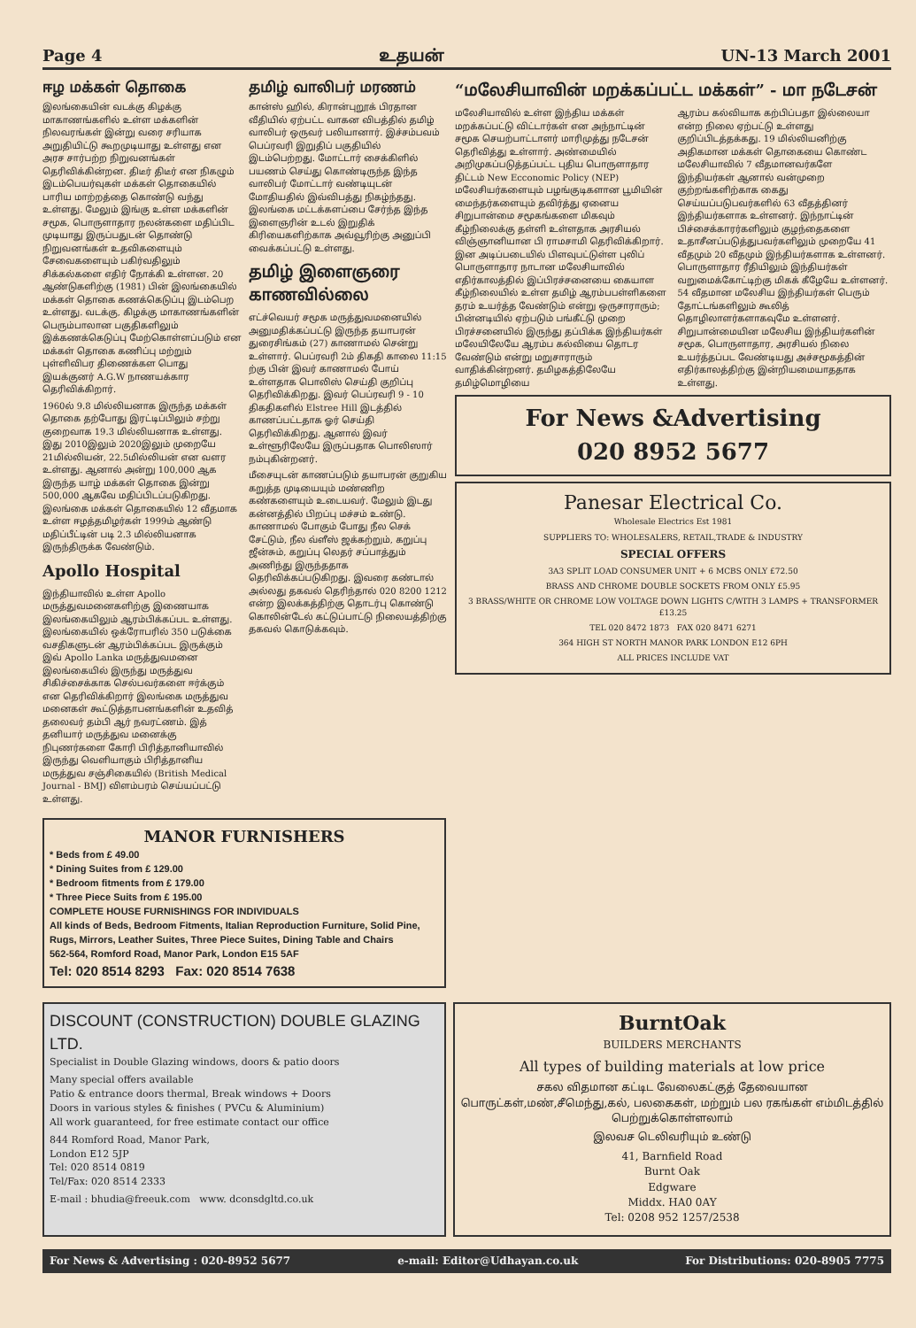Page 4 உதயன் UN-13 March 2001
ஈழ மக்கள் தொகை
இலங்கையின் வடக்கு கிழக்கு மாகாணங்களில் உள்ள மக்களின் நிலவரங்கள் இன்று வரை சரியாக அறுதியிட்டு கூறமுடியாது உள்ளது என அரச சார்பற்ற நிறுவனங்கள் தெரிவிக்கின்றன. திடீர் திடீர் என நிகழும் இடம்பெயர்வுகள் மக்கள் தொகையில் பாரிய மாற்றத்தை கொண்டு வந்து உள்ளது. மேலும் இங்கு உள்ள மக்களின் சமூக, பொருளாதார நலன்களை மதிப்பிட முடியாது இருப்பதுடன் தொண்டு நிறுவனங்கள் உதவிகளையும் சேவைகளையும் பகிர்வதிலும் சிக்கல்களை எதிர் நோக்கி உள்ளன. 20 ஆண்டுகளிற்கு (1981) பின் இலங்கையில் மக்கள் தொகை கணக்கெடுப்பு இடம்பெற உள்ளது. வடக்கு, கிழக்கு மாகாணங்களின் பெரும்பாலான பகுதிகளிலும் இக்கணக்கெடுப்பு மேற்கொள்ளப்படும் என மக்கள் தொகை கணிப்பு மற்றும் புள்ளிவிபர திணைக்கள பொது இயக்குனர் A.G.W நாணயக்கார தெரிவிக்கிறார்.
1960ல் 9.8 மில்லியனாக இருந்த மக்கள் தொகை தற்போது இரட்டிப்பிலும் சற்று குறைவாக 19.3 மில்லியனாக உள்ளது. இது 2010இலும் 2020இலும் முறையே 21மில்லியன், 22.5மில்லியன் என வளர உள்ளது. ஆனால் அன்று 100,000 ஆக இருந்த யாழ் மக்கள் தொகை இன்று 500,000 ஆகவே மதிப்பிடப்படுகிறது. இலங்கை மக்கள் தொகையில் 12 வீதமாக உள்ள ஈழத்தமிழர்கள் 1999ம் ஆண்டு மதிப்பீட்டின் படி 2.3 மில்லியனாக இருந்திருக்க வேண்டும்.
Apollo Hospital
இந்தியாவில் உள்ள Apollo மருத்துவமனைகளிற்கு இணையாக இலங்கையிலும் ஆரம்பிக்கப்பட உள்ளது. இலங்கையில் ஒக்ரோபரில் 350 படுக்கை வசதிகளுடன் ஆரம்பிக்கப்பட இருக்கும் இவ் Apollo Lanka மருத்துவமனை இலங்கையில் இருந்து மருத்துவ சிகிச்சைக்காக செல்பவர்களை ஈர்க்கும் என தெரிவிக்கிறார் இலங்கை மருத்துவ மனைகள் கூட்டுத்தாபனங்களின் உதவித் தலைவர் தம்பி ஆர் நவரட்ணம். இத் தனியார் மருத்துவ மனைக்கு நிபுணர்களை கோரி பிரித்தானியாவில் இருந்து வெளியாகும் பிரித்தானிய மருத்துவ சஞ்சிகையில் (British Medical Journal - BMJ) விளம்பரம் செய்யப்பட்டு உள்ளது.
தமிழ் வாலிபர் மரணம்
கான்ஸ் ஹில், கிரான்புறூக் பிரதான வீதியில் ஏற்பட்ட வாகன விபத்தில் தமிழ் வாலிபர் ஒருவர் பலியானார். இச்சம்பவம் பெப்ரவரி இறுதிப் பகுதியில் இடம்பெற்றது. மோட்டார் சைக்கிளில் பயணம் செய்து கொண்டிருந்த இந்த வாலிபர் மோட்டார் வண்டியுடன் மோதியதில் இவ்விபத்து நிகழ்ந்தது. இலங்கை மட்டக்களப்பை சேர்ந்த இந்த இளைஞரின் உடல் இறுதிக் கிரியைகளிற்காக அவ்வூரிற்கு அனுப்பி வைக்கப்பட்டு உள்ளது.
தமிழ் இளைஞரை காணவில்லை
எட்ச்வெயர் சமூக மருத்துவமனையில் அனுமதிக்கப்பட்டு இருந்த தயாபரன் துரைசிங்கம் (27) காணாமல் சென்று உள்ளார். பெப்ரவரி 2ம் திகதி காலை 11:15 ற்கு பின் இவர் காணாமல் போய் உள்ளதாக பொலிஸ் செய்தி குறிப்பு தெரிவிக்கிறது. இவர் பெப்ரவரி 9 - 10 திகதிகளில் Elstree Hill இடத்தில் காணப்பட்டதாக ஓர் செய்தி தெரிவிக்கிறது. ஆனால் இவர் உள்ளூரிலேயே இருப்பதாக பொலிஸார் நம்புகின்றனர்.
மீசையுடன் காணப்படும் தயாபரன் குறுகிய கறுத்த முடியையும் மண்ணிற கண்களையும் உடையவர். மேலும் இடது கன்னத்தில் பிறப்பு மச்சம் உண்டு. காணாமல் போகும் போது நீல செக் சேட்டும், நீல வ்ளீஸ் ஜக்கற்றும், கறுப்பு ஜீன்சும், கறுப்பு லெதர் சப்பாத்தும் அணிந்து இருந்ததாக தெரிவிக்கப்படுகிறது. இவரை கண்டால் அல்லது தகவல் தெரிந்தால் 020 8200 1212 என்ற இலக்கத்திற்கு தொடர்பு கொண்டு கொலின்டேல் கட்டுப்பாட்டு நிலையத்திற்கு தகவல் கொடுக்கவும்.
“மலேசியாவின் மறக்கப்பட்ட மக்கள்” - மா நடேசன்
மலேசியாவில் உள்ள இந்திய மக்கள் மறக்கப்பட்டு விட்டார்கள் என அந்நாட்டின் சமூக செயற்பாட்டாளர் மாரிமுத்து நடேசன் தெரிவித்து உள்ளார். அண்மையில் அறிமுகப்படுத்தப்பட்ட புதிய பொருளாதார திட்டம் New Ecconomic Policy (NEP) மலேசியர்களையும் பழங்குடிகளான பூமியின் மைந்தர்களையும் தவிர்த்து ஏனைய சிறுபான்மை சமூகங்களை மிகவும் கீழ்நிலைக்கு தள்ளி உள்ளதாக அரசியல் விஞ்ஞானியான பி ராமசாமி தெரிவிக்கிறார். இன அடிப்படையில் பிளவுபட்டுள்ள புலிப் பொருளாதார நாடான மலேசியாவில் எதிர்காலத்தில் இப்பிரச்சனையை கையாள கீழ்நிலையில் உள்ள தமிழ் ஆரம்பபள்ளிகளை தரம் உயர்த்த வேண்டும் என்று ஒருசாராரும்; பின்னடியில் ஏற்படும் பங்கீட்டு முறை பிரச்சனையில் இருந்து தப்பிக்க இந்தியர்கள் மலேயிலேயே ஆரம்ப கல்வியை தொடர வேண்டும் என்று மறுசாராரும் வாதிக்கின்றனர். தமிழகத்திலேயே தமிழ்மொழியை
ஆரம்ப கல்வியாக கற்பிப்பதா இல்லையா என்ற நிலை ஏற்பட்டு உள்ளது குறிப்பிடத்தக்கது. 19 மில்லியனிற்கு அதிகமான மக்கள் தொகையை கொண்ட மலேசியாவில் 7 வீதமானவர்களே இந்தியர்கள் ஆனால் வன்முறை குற்றங்களிற்காக கைது செய்யப்படுபவர்களில் 63 வீதத்தினர் இந்தியர்களாக உள்ளனர். இந்நாட்டின் பிச்சைக்காரர்களிலும் குழந்தைகளை உதாசீனப்படுத்துபவர்களிலும் முறையே 41 வீதமும் 20 வீதமும் இந்தியர்களாக உள்ளனர். பொருளாதார ரீதியிலும் இந்தியர்கள் வறுமைக்கோட்டிற்கு மிகக் கீழேயே உள்ளனர். 54 வீதமான மலேசிய இந்தியர்கள் பெரும் தோட்டங்களிலும் கூலித் தொழிலாளர்களாகவுமே உள்ளனர். சிறுபான்மையின மலேசிய இந்தியர்களின் சமூக, பொருளாதார, அரசியல் நிலை உயர்த்தப்பட வேண்டியது அச்சமூகத்தின் எதிர்காலத்திற்கு இன்றியமையாததாக உள்ளது.
For News &Advertising
020 8952 5677
Panesar Electrical Co.
Wholesale Electrics Est 1981
SUPPLIERS TO: WHOLESALERS, RETAIL,TRADE & INDUSTRY
SPECIAL OFFERS
3A3 SPLIT LOAD CONSUMER UNIT + 6 MCBS ONLY £72.50
BRASS AND CHROME DOUBLE SOCKETS FROM ONLY £5.95
3 BRASS/WHITE OR CHROME LOW VOLTAGE DOWN LIGHTS C/WITH 3 LAMPS + TRANSFORMER £13.25
TEL 020 8472 1873 FAX 020 8471 6271
364 HIGH ST NORTH MANOR PARK LONDON E12 6PH
ALL PRICES INCLUDE VAT
MANOR FURNISHERS
* Beds from £ 49.00
* Dining Suites from £ 129.00
* Bedroom fitments from £ 179.00
* Three Piece Suits from £ 195.00
COMPLETE HOUSE FURNISHINGS FOR INDIVIDUALS
All kinds of Beds, Bedroom Fitments, Italian Reproduction Furniture, Solid Pine, Rugs, Mirrors, Leather Suites, Three Piece Suites, Dining Table and Chairs
562-564, Romford Road, Manor Park, London E15 5AF
Tel: 020 8514 8293 Fax: 020 8514 7638
DISCOUNT (CONSTRUCTION) DOUBLE GLAZING LTD.
Specialist in Double Glazing windows, doors & patio doors
Many special offers available
Patio & entrance doors thermal, Break windows + Doors
Doors in various styles & finishes ( PVCu & Aluminium)
All work guaranteed, for free estimate contact our office
844 Romford Road, Manor Park,
London E12 5JP
Tel: 020 8514 0819
Tel/Fax: 020 8514 2333
E-mail : bhudia@freeuk.com www. dconsdgltd.co.uk
BurntOak
BUILDERS MERCHANTS
All types of building materials at low price
சகல விதமான கட்டிட வேலைகட்குத் தேவையான பொருட்கள்,மண்,சீமெந்து,கல், பலகைகள், மற்றும் பல ரகங்கள் எம்மிடத்தில் பெற்றுக்கொள்ளலாம்
இலவச டெலிவரியும் உண்டு
41, Barnfield Road
Burnt Oak
Edgware
Middx. HA0 0AY
Tel: 0208 952 1257/2538
For News & Advertising : 020-8952 5677 e-mail: Editor@Udhayan.co.uk For Distributions: 020-8905 7775